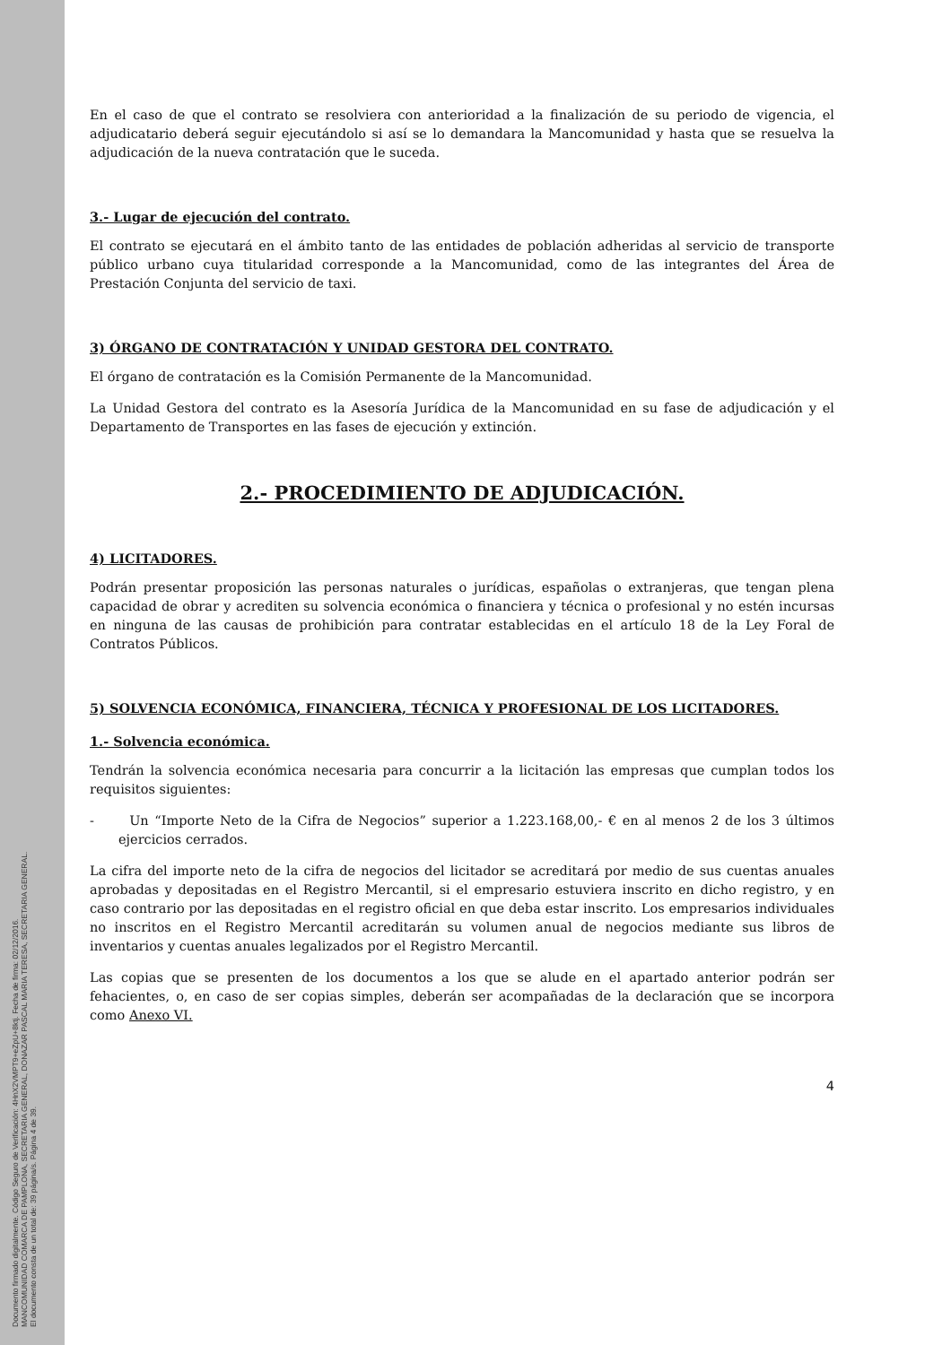Documento firmado digitalmente. Código Seguro de Verificación: 4HnX2VMPT9+eZpU+8ktj. Fecha de firma: 02/12/2016.
MANCOMUNIDAD COMARCA DE PAMPLONA, SECRETARIA GENERAL, DONAZAR PASCAL MARIA TERESA, SECRETARIA GENERAL.
El documento consta de un total de: 39 página/s. Página 4 de 39.
En el caso de que el contrato se resolviera con anterioridad a la finalización de su periodo de vigencia, el adjudicatario deberá seguir ejecutándolo si así se lo demandara la Mancomunidad y hasta que se resuelva la adjudicación de la nueva contratación que le suceda.
3.- Lugar de ejecución del contrato.
El contrato se ejecutará en el ámbito tanto de las entidades de población adheridas al servicio de transporte público urbano cuya titularidad corresponde a la Mancomunidad, como de las integrantes del Área de Prestación Conjunta del servicio de taxi.
3) ÓRGANO DE CONTRATACIÓN Y UNIDAD GESTORA DEL CONTRATO.
El órgano de contratación es la Comisión Permanente de la Mancomunidad.
La Unidad Gestora del contrato es la Asesoría Jurídica de la Mancomunidad en su fase de adjudicación y el Departamento de Transportes en las fases de ejecución y extinción.
2.- PROCEDIMIENTO DE ADJUDICACIÓN.
4) LICITADORES.
Podrán presentar proposición las personas naturales o jurídicas, españolas o extranjeras, que tengan plena capacidad de obrar y acrediten su solvencia económica o financiera y técnica o profesional y no estén incursas en ninguna de las causas de prohibición para contratar establecidas en el artículo 18 de la Ley Foral de Contratos Públicos.
5) SOLVENCIA ECONÓMICA, FINANCIERA, TÉCNICA Y PROFESIONAL DE LOS LICITADORES.
1.- Solvencia económica.
Tendrán la solvencia económica necesaria para concurrir a la licitación las empresas que cumplan todos los requisitos siguientes:
- Un “Importe Neto de la Cifra de Negocios” superior a 1.223.168,00,- € en al menos 2 de los 3 últimos ejercicios cerrados.
La cifra del importe neto de la cifra de negocios del licitador se acreditará por medio de sus cuentas anuales aprobadas y depositadas en el Registro Mercantil, si el empresario estuviera inscrito en dicho registro, y en caso contrario por las depositadas en el registro oficial en que deba estar inscrito. Los empresarios individuales no inscritos en el Registro Mercantil acreditarán su volumen anual de negocios mediante sus libros de inventarios y cuentas anuales legalizados por el Registro Mercantil.
Las copias que se presenten de los documentos a los que se alude en el apartado anterior podrán ser fehacientes, o, en caso de ser copias simples, deberán ser acompañadas de la declaración que se incorpora como Anexo VI.
4